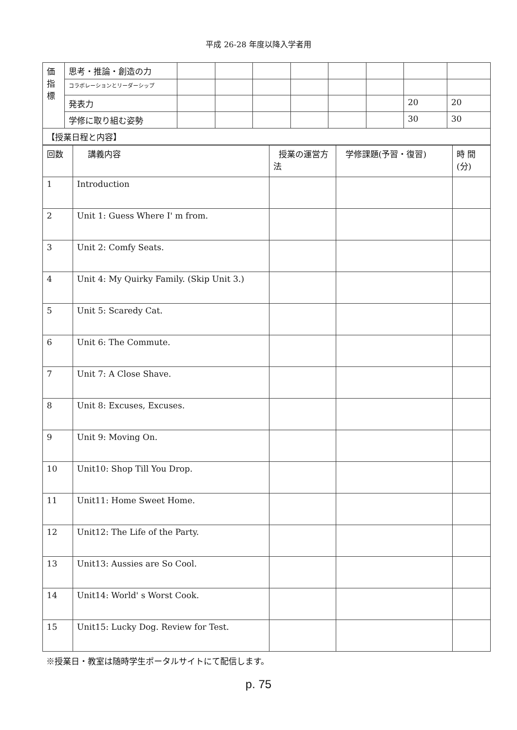平成 26-28 年度以降入学者用
| 価 指 標 | 思考・推論・創造の力 | | | | | | | | |
| | コラボレーションとリーダーシップ | | | | | | | | |
| | 発表力 | | | | | | | 20 | 20 |
| | 学修に取り組む姿勢 | | | | | | | 30 | 30 |
| 【授業日程と内容】 | | | | | | | | | |
| 回数 | 講義内容 | 授業の運営方法 | 学修課題(予習・復習) | 時 間(分) |
| 1 | Introduction | | | |
| 2 | Unit 1: Guess Where I' m from. | | | |
| 3 | Unit 2: Comfy Seats. | | | |
| 4 | Unit 4: My Quirky Family. (Skip Unit 3.) | | | |
| 5 | Unit 5: Scaredy Cat. | | | |
| 6 | Unit 6: The Commute. | | | |
| 7 | Unit 7: A Close Shave. | | | |
| 8 | Unit 8: Excuses, Excuses. | | | |
| 9 | Unit 9: Moving On. | | | |
| 10 | Unit10: Shop Till You Drop. | | | |
| 11 | Unit11: Home Sweet Home. | | | |
| 12 | Unit12: The Life of the Party. | | | |
| 13 | Unit13: Aussies are So Cool. | | | |
| 14 | Unit14: World' s Worst Cook. | | | |
| 15 | Unit15: Lucky Dog. Review for Test. | | | |
※授業日・教室は随時学生ポータルサイトにて配信します。
p. 75